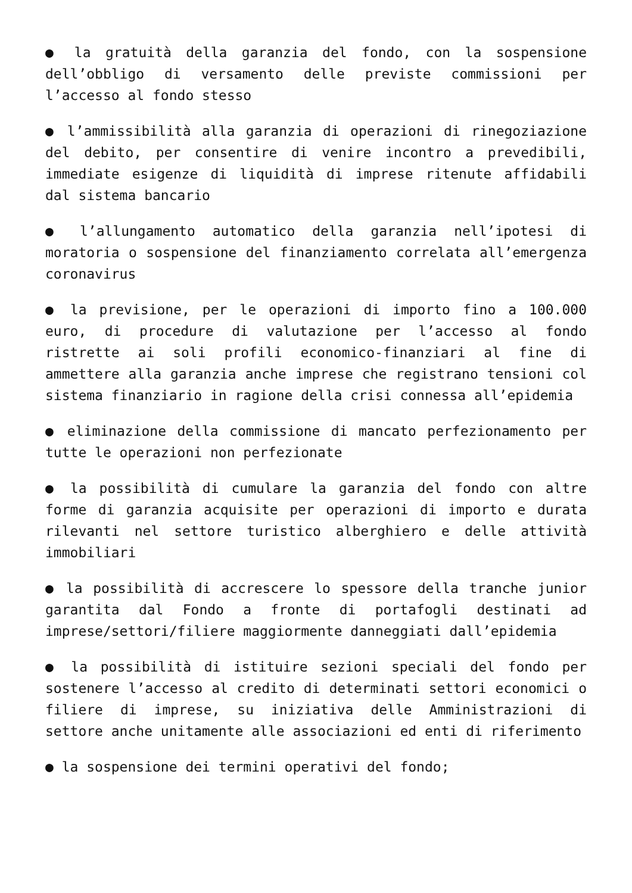● la gratuità della garanzia del fondo, con la sospensione dell’obbligo di versamento delle previste commissioni per l’accesso al fondo stesso
● l’ammissibilità alla garanzia di operazioni di rinegoziazione del debito, per consentire di venire incontro a prevedibili, immediate esigenze di liquidità di imprese ritenute affidabili dal sistema bancario
● l’allungamento automatico della garanzia nell’ipotesi di moratoria o sospensione del finanziamento correlata all’emergenza coronavirus
● la previsione, per le operazioni di importo fino a 100.000 euro, di procedure di valutazione per l’accesso al fondo ristrette ai soli profili economico-finanziari al fine di ammettere alla garanzia anche imprese che registrano tensioni col sistema finanziario in ragione della crisi connessa all’epidemia
● eliminazione della commissione di mancato perfezionamento per tutte le operazioni non perfezionate
● la possibilità di cumulare la garanzia del fondo con altre forme di garanzia acquisite per operazioni di importo e durata rilevanti nel settore turistico alberghiero e delle attività immobiliari
● la possibilità di accrescere lo spessore della tranche junior garantita dal Fondo a fronte di portafogli destinati ad imprese/settori/filiere maggiormente danneggiati dall’epidemia
● la possibilità di istituire sezioni speciali del fondo per sostenere l’accesso al credito di determinati settori economici o filiere di imprese, su iniziativa delle Amministrazioni di settore anche unitamente alle associazioni ed enti di riferimento
● la sospensione dei termini operativi del fondo;